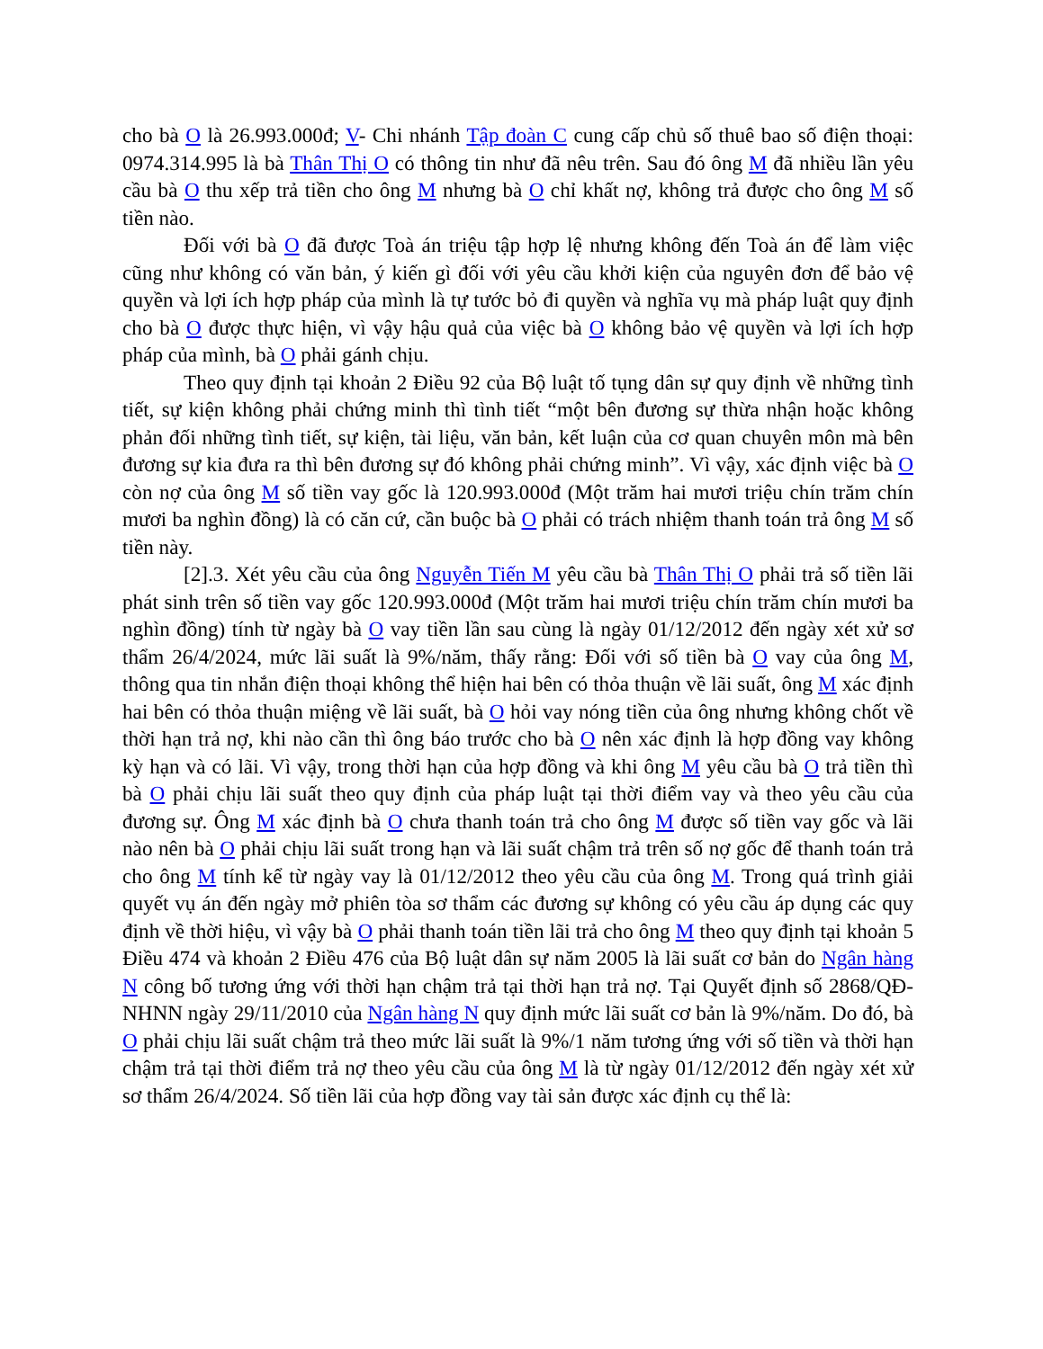cho bà O là 26.993.000đ; V- Chi nhánh Tập đoàn C cung cấp chủ số thuê bao số điện thoại: 0974.314.995 là bà Thân Thị O có thông tin như đã nêu trên. Sau đó ông M đã nhiều lần yêu cầu bà O thu xếp trả tiền cho ông M nhưng bà O chỉ khất nợ, không trả được cho ông M số tiền nào.
Đối với bà O đã được Toà án triệu tập hợp lệ nhưng không đến Toà án để làm việc cũng như không có văn bản, ý kiến gì đối với yêu cầu khởi kiện của nguyên đơn để bảo vệ quyền và lợi ích hợp pháp của mình là tự tước bỏ đi quyền và nghĩa vụ mà pháp luật quy định cho bà O được thực hiện, vì vậy hậu quả của việc bà O không bảo vệ quyền và lợi ích hợp pháp của mình, bà O phải gánh chịu.
Theo quy định tại khoản 2 Điều 92 của Bộ luật tố tụng dân sự quy định về những tình tiết, sự kiện không phải chứng minh thì tình tiết “một bên đương sự thừa nhận hoặc không phản đối những tình tiết, sự kiện, tài liệu, văn bản, kết luận của cơ quan chuyên môn mà bên đương sự kia đưa ra thì bên đương sự đó không phải chứng minh”. Vì vậy, xác định việc bà O còn nợ của ông M số tiền vay gốc là 120.993.000đ (Một trăm hai mươi triệu chín trăm chín mươi ba nghìn đồng) là có căn cứ, cần buộc bà O phải có trách nhiệm thanh toán trả ông M số tiền này.
[2].3. Xét yêu cầu của ông Nguyễn Tiến M yêu cầu bà Thân Thị O phải trả số tiền lãi phát sinh trên số tiền vay gốc 120.993.000đ (Một trăm hai mươi triệu chín trăm chín mươi ba nghìn đồng) tính từ ngày bà O vay tiền lần sau cùng là ngày 01/12/2012 đến ngày xét xử sơ thẩm 26/4/2024, mức lãi suất là 9%/năm, thấy rằng: Đối với số tiền bà O vay của ông M, thông qua tin nhắn điện thoại không thể hiện hai bên có thỏa thuận về lãi suất, ông M xác định hai bên có thỏa thuận miệng về lãi suất, bà O hỏi vay nóng tiền của ông nhưng không chốt về thời hạn trả nợ, khi nào cần thì ông báo trước cho bà O nên xác định là hợp đồng vay không kỳ hạn và có lãi. Vì vậy, trong thời hạn của hợp đồng và khi ông M yêu cầu bà O trả tiền thì bà O phải chịu lãi suất theo quy định của pháp luật tại thời điểm vay và theo yêu cầu của đương sự. Ông M xác định bà O chưa thanh toán trả cho ông M được số tiền vay gốc và lãi nào nên bà O phải chịu lãi suất trong hạn và lãi suất chậm trả trên số nợ gốc để thanh toán trả cho ông M tính kể từ ngày vay là 01/12/2012 theo yêu cầu của ông M. Trong quá trình giải quyết vụ án đến ngày mở phiên tòa sơ thẩm các đương sự không có yêu cầu áp dụng các quy định về thời hiệu, vì vậy bà O phải thanh toán tiền lãi trả cho ông M theo quy định tại khoản 5 Điều 474 và khoản 2 Điều 476 của Bộ luật dân sự năm 2005 là lãi suất cơ bản do Ngân hàng N công bố tương ứng với thời hạn chậm trả tại thời hạn trả nợ. Tại Quyết định số 2868/QĐ-NHNN ngày 29/11/2010 của Ngân hàng N quy định mức lãi suất cơ bản là 9%/năm. Do đó, bà O phải chịu lãi suất chậm trả theo mức lãi suất là 9%/1 năm tương ứng với số tiền và thời hạn chậm trả tại thời điểm trả nợ theo yêu cầu của ông M là từ ngày 01/12/2012 đến ngày xét xử sơ thẩm 26/4/2024. Số tiền lãi của hợp đồng vay tài sản được xác định cụ thể là: